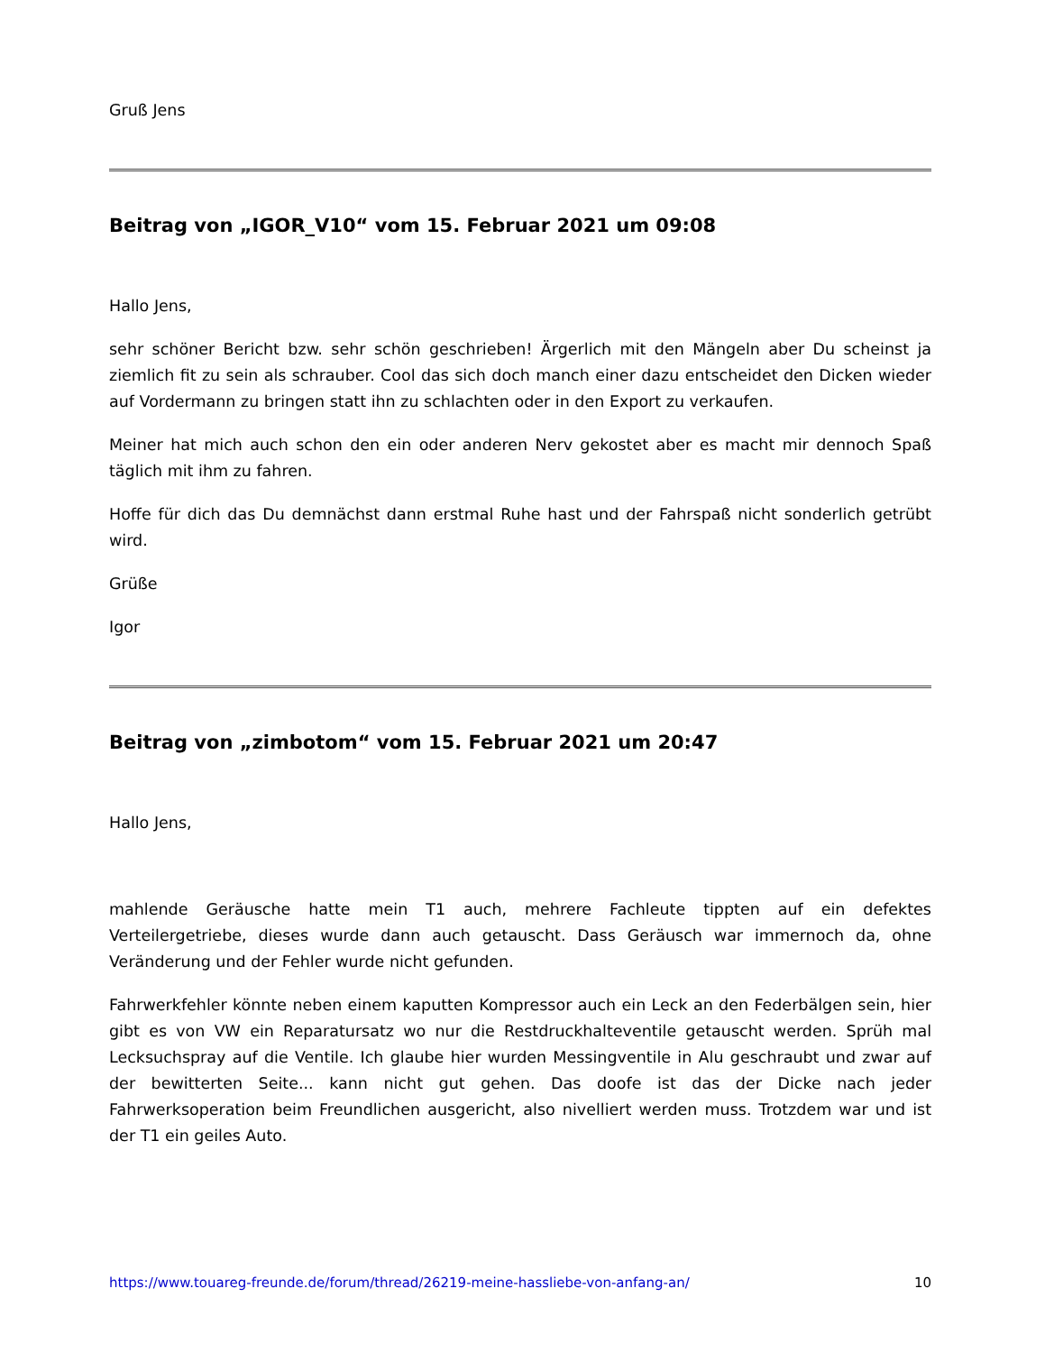Gruß Jens
Beitrag von „IGOR_V10“ vom 15. Februar 2021 um 09:08
Hallo Jens,
sehr schöner Bericht bzw. sehr schön geschrieben! Ärgerlich mit den Mängeln aber Du scheinst ja ziemlich fit zu sein als schrauber. Cool das sich doch manch einer dazu entscheidet den Dicken wieder auf Vordermann zu bringen statt ihn zu schlachten oder in den Export zu verkaufen.
Meiner hat mich auch schon den ein oder anderen Nerv gekostet aber es macht mir dennoch Spaß täglich mit ihm zu fahren.
Hoffe für dich das Du demnächst dann erstmal Ruhe hast und der Fahrspaß nicht sonderlich getrübt wird.
Grüße
Igor
Beitrag von „zimbotom“ vom 15. Februar 2021 um 20:47
Hallo Jens,
mahlende Geräusche hatte mein T1 auch, mehrere Fachleute tippten auf ein defektes Verteilergetriebe, dieses wurde dann auch getauscht. Dass Geräusch war immernoch da, ohne Veränderung und der Fehler wurde nicht gefunden.
Fahrwerkfehler könnte neben einem kaputten Kompressor auch ein Leck an den Federbälgen sein, hier gibt es von VW ein Reparatursatz wo nur die Restdruckhalteventile getauscht werden. Sprüh mal Lecksuchspray auf die Ventile. Ich glaube hier wurden Messingventile in Alu geschraubt und zwar auf der bewitterten Seite... kann nicht gut gehen. Das doofe ist das der Dicke nach jeder Fahrwerksoperation beim Freundlichen ausgericht, also nivelliert werden muss. Trotzdem war und ist der T1 ein geiles Auto.
https://www.touareg-freunde.de/forum/thread/26219-meine-hassliebe-von-anfang-an/ 10